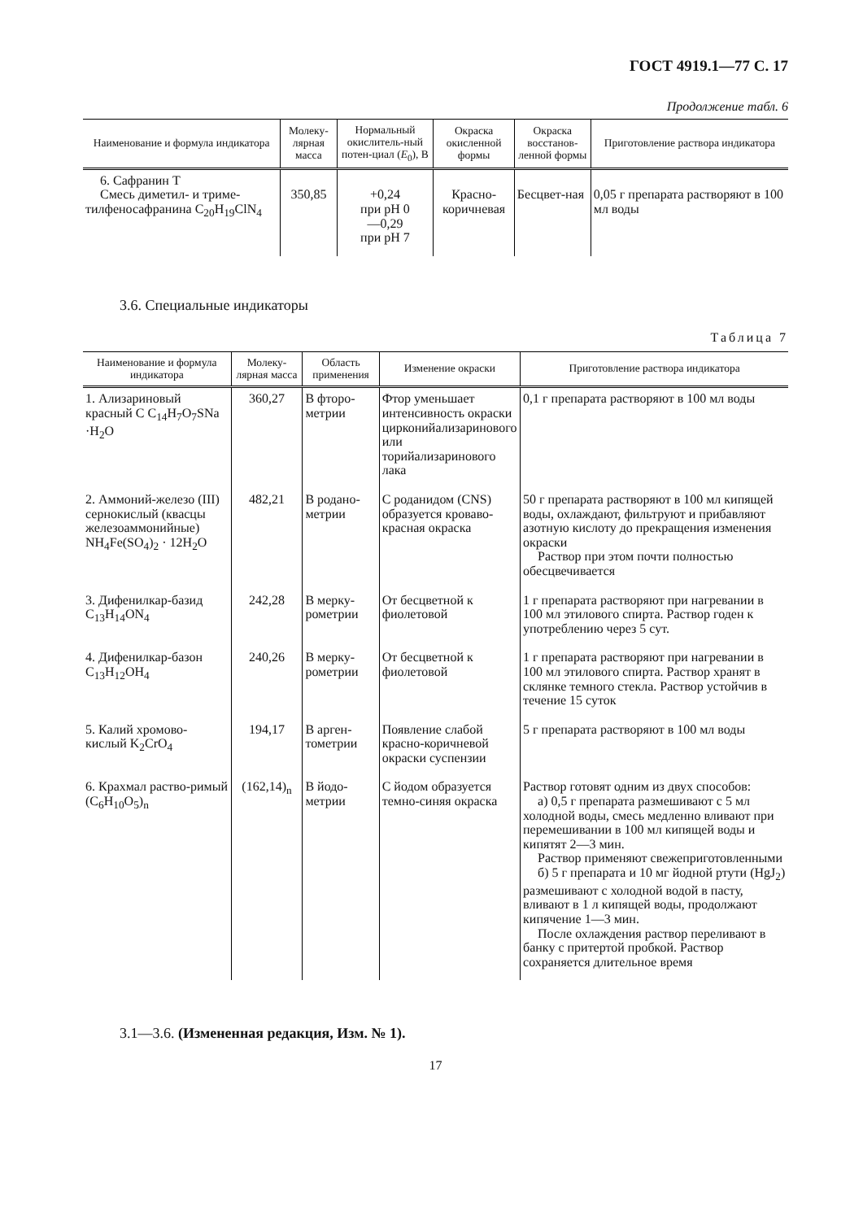ГОСТ 4919.1—77 С. 17
Продолжение табл. 6
| Наименование и формула индикатора | Молеку-лярная масса | Нормальный окислитель-ный потен-циал ( E<sub>0</sub>), В | Окраска окисленной формы | Окраска восстанов-ленной формы | Приготовление раствора индикатора |
| --- | --- | --- | --- | --- | --- |
| 6. Сафранин Т Смесь диметил- и триме-тилфеносафранина C<sub>20</sub>H<sub>19</sub>ClN<sub>4</sub> | 350,85 | +0,24 при pH 0 —0,29 при pH 7 | Красно-коричневая | Бесцвет-ная | 0,05 г препарата растворяют в 100 мл воды |
3.6. Специальные индикаторы
Таблица 7
| Наименование и формула индикатора | Молеку-лярная масса | Область применения | Изменение окраски | Приготовление раствора индикатора |
| --- | --- | --- | --- | --- |
| 1. Ализариновый красный С C<sub>14</sub>H<sub>7</sub>O<sub>7</sub>SNa ·H<sub>2</sub>O | 360,27 | В фторо-метрии | Фтор уменьшает интенсивность окраски цирконийализаринового или торийализаринового лака | 0,1 г препарата растворяют в 100 мл воды |
| 2. Аммоний-железо (III) сернокислый (квасцы железоаммонийные) NH<sub>4</sub>Fe(SO<sub>4</sub>)<sub>2</sub> · 12H<sub>2</sub>O | 482,21 | В родано-метрии | С роданидом (CNS) образуется кроваво-красная окраска | 50 г препарата растворяют в 100 мл кипящей воды, охлаждают, фильтруют и прибавляют азотную кислоту до прекращения изменения окраски Раствор при этом почти полностью обесцвечивается |
| 3. Дифенилкар-базид C<sub>13</sub>H<sub>14</sub>ON<sub>4</sub> | 242,28 | В мерку-рометрии | От бесцветной к фиолетовой | 1 г препарата растворяют при нагревании в 100 мл этилового спирта. Раствор годен к употреблению через 5 сут. |
| 4. Дифенилкар-базон C<sub>13</sub>H<sub>12</sub>OH<sub>4</sub> | 240,26 | В мерку-рометрии | От бесцветной к фиолетовой | 1 г препарата растворяют при нагревании в 100 мл этилового спирта. Раствор хранят в склянке темного стекла. Раствор устойчив в течение 15 суток |
| 5. Калий хромово-кислый K<sub>2</sub>CrO<sub>4</sub> | 194,17 | В арген-тометрии | Появление слабой красно-коричневой окраски суспензии | 5 г препарата растворяют в 100 мл воды |
| 6. Крахмал раство-римый (C<sub>6</sub>H<sub>10</sub>O<sub>5</sub>)<sub>n</sub> | (162,14)<sub>n</sub> | В йодо-метрии | С йодом образуется темно-синяя окраска | Раствор готовят одним из двух способов: а) 0,5 г препарата размешивают с 5 мл холодной воды, смесь медленно вливают при перемешивании в 100 мл кипящей воды и кипятят 2—3 мин. Раствор применяют свежеприготовленными б) 5 г препарата и 10 мг йодной ртути (HgJ<sub>2</sub>) размешивают с холодной водой в пасту, вливают в 1 л кипящей воды, продолжают кипячение 1—3 мин. После охлаждения раствор переливают в банку с притертой пробкой. Раствор сохраняется длительное время |
3.1—3.6. (Измененная редакция, Изм. № 1).
17